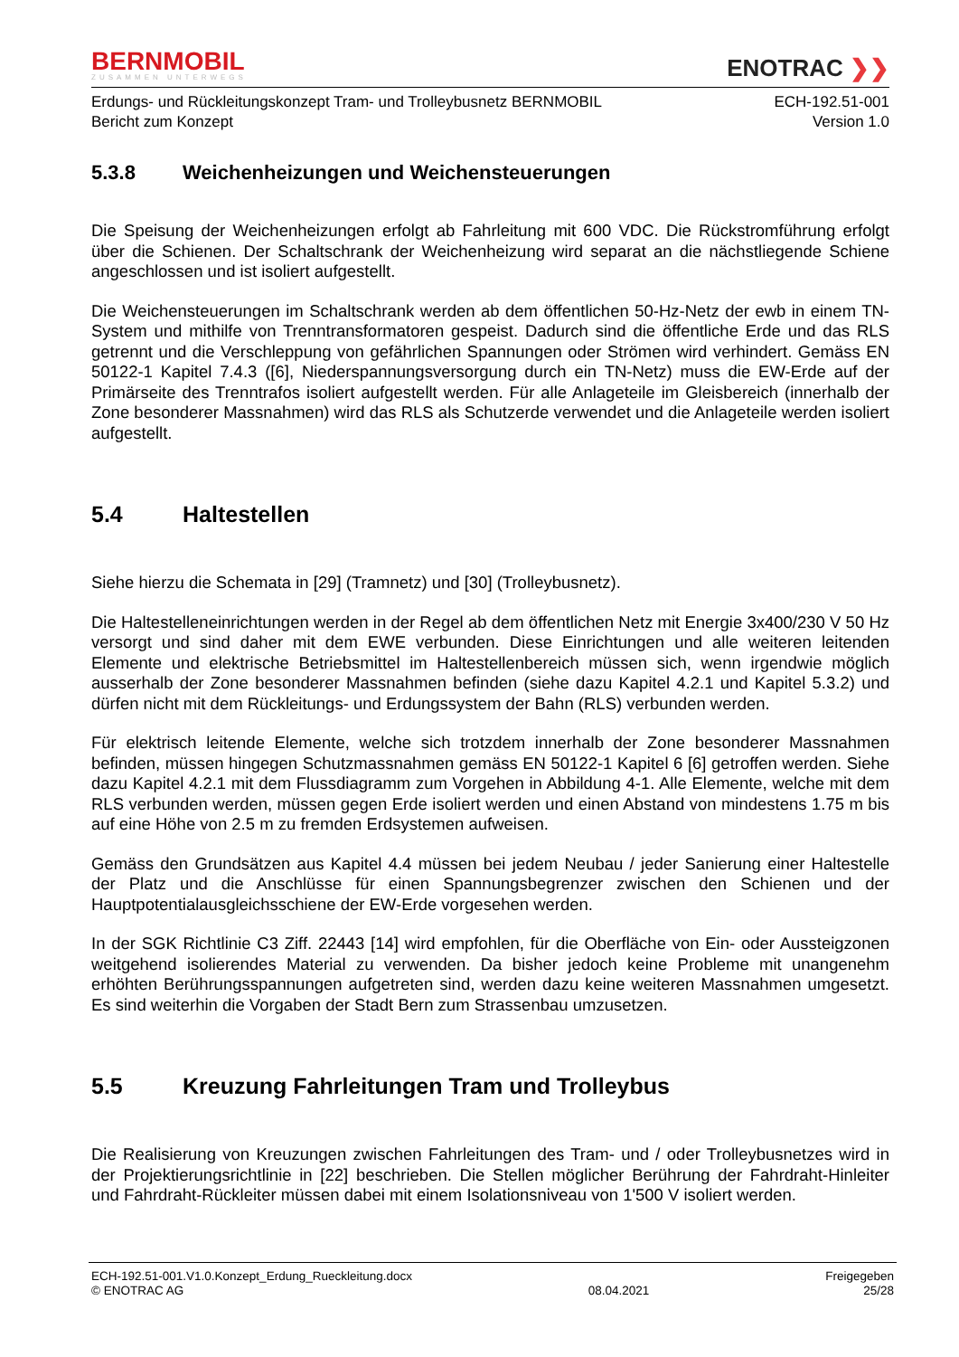BERNMOBIL
ZUSAMMEN UNTERWEGS
ENOTRAC ❯❯
Erdungs- und Rückleitungskonzept Tram- und Trolleybusnetz BERNMOBIL
Bericht zum Konzept
ECH-192.51-001
Version 1.0
5.3.8 Weichenheizungen und Weichensteuerungen
Die Speisung der Weichenheizungen erfolgt ab Fahrleitung mit 600 VDC. Die Rückstromführung erfolgt über die Schienen. Der Schaltschrank der Weichenheizung wird separat an die nächstliegende Schiene angeschlossen und ist isoliert aufgestellt.
Die Weichensteuerungen im Schaltschrank werden ab dem öffentlichen 50-Hz-Netz der ewb in einem TN-System und mithilfe von Trenntransformatoren gespeist. Dadurch sind die öffentliche Erde und das RLS getrennt und die Verschleppung von gefährlichen Spannungen oder Strömen wird verhindert. Gemäss EN 50122-1 Kapitel 7.4.3 ([6], Niederspannungsversorgung durch ein TN-Netz) muss die EW-Erde auf der Primärseite des Trenntrafos isoliert aufgestellt werden. Für alle Anlageteile im Gleisbereich (innerhalb der Zone besonderer Massnahmen) wird das RLS als Schutzerde verwendet und die Anlageteile werden isoliert aufgestellt.
5.4 Haltestellen
Siehe hierzu die Schemata in [29] (Tramnetz) und [30] (Trolleybusnetz).
Die Haltestelleneinrichtungen werden in der Regel ab dem öffentlichen Netz mit Energie 3x400/230 V 50 Hz versorgt und sind daher mit dem EWE verbunden. Diese Einrichtungen und alle weiteren leitenden Elemente und elektrische Betriebsmittel im Haltestellenbereich müssen sich, wenn irgendwie möglich ausserhalb der Zone besonderer Massnahmen befinden (siehe dazu Kapitel 4.2.1 und Kapitel 5.3.2) und dürfen nicht mit dem Rückleitungs- und Erdungssystem der Bahn (RLS) verbunden werden.
Für elektrisch leitende Elemente, welche sich trotzdem innerhalb der Zone besonderer Massnahmen befinden, müssen hingegen Schutzmassnahmen gemäss EN 50122-1 Kapitel 6 [6] getroffen werden. Siehe dazu Kapitel 4.2.1 mit dem Flussdiagramm zum Vorgehen in Abbildung 4-1. Alle Elemente, welche mit dem RLS verbunden werden, müssen gegen Erde isoliert werden und einen Abstand von mindestens 1.75 m bis auf eine Höhe von 2.5 m zu fremden Erdsystemen aufweisen.
Gemäss den Grundsätzen aus Kapitel 4.4 müssen bei jedem Neubau / jeder Sanierung einer Haltestelle der Platz und die Anschlüsse für einen Spannungsbegrenzer zwischen den Schienen und der Hauptpotentialausgleichsschiene der EW-Erde vorgesehen werden.
In der SGK Richtlinie C3 Ziff. 22443 [14] wird empfohlen, für die Oberfläche von Ein- oder Aussteigzonen weitgehend isolierendes Material zu verwenden. Da bisher jedoch keine Probleme mit unangenehm erhöhten Berührungsspannungen aufgetreten sind, werden dazu keine weiteren Massnahmen umgesetzt. Es sind weiterhin die Vorgaben der Stadt Bern zum Strassenbau umzusetzen.
5.5 Kreuzung Fahrleitungen Tram und Trolleybus
Die Realisierung von Kreuzungen zwischen Fahrleitungen des Tram- und / oder Trolleybusnetzes wird in der Projektierungsrichtlinie in [22] beschrieben. Die Stellen möglicher Berührung der Fahrdraht-Hinleiter und Fahrdraht-Rückleiter müssen dabei mit einem Isolationsniveau von 1'500 V isoliert werden.
ECH-192.51-001.V1.0.Konzept_Erdung_Rueckleitung.docx
© ENOTRAC AG
08.04.2021 Freigegeben
25/28